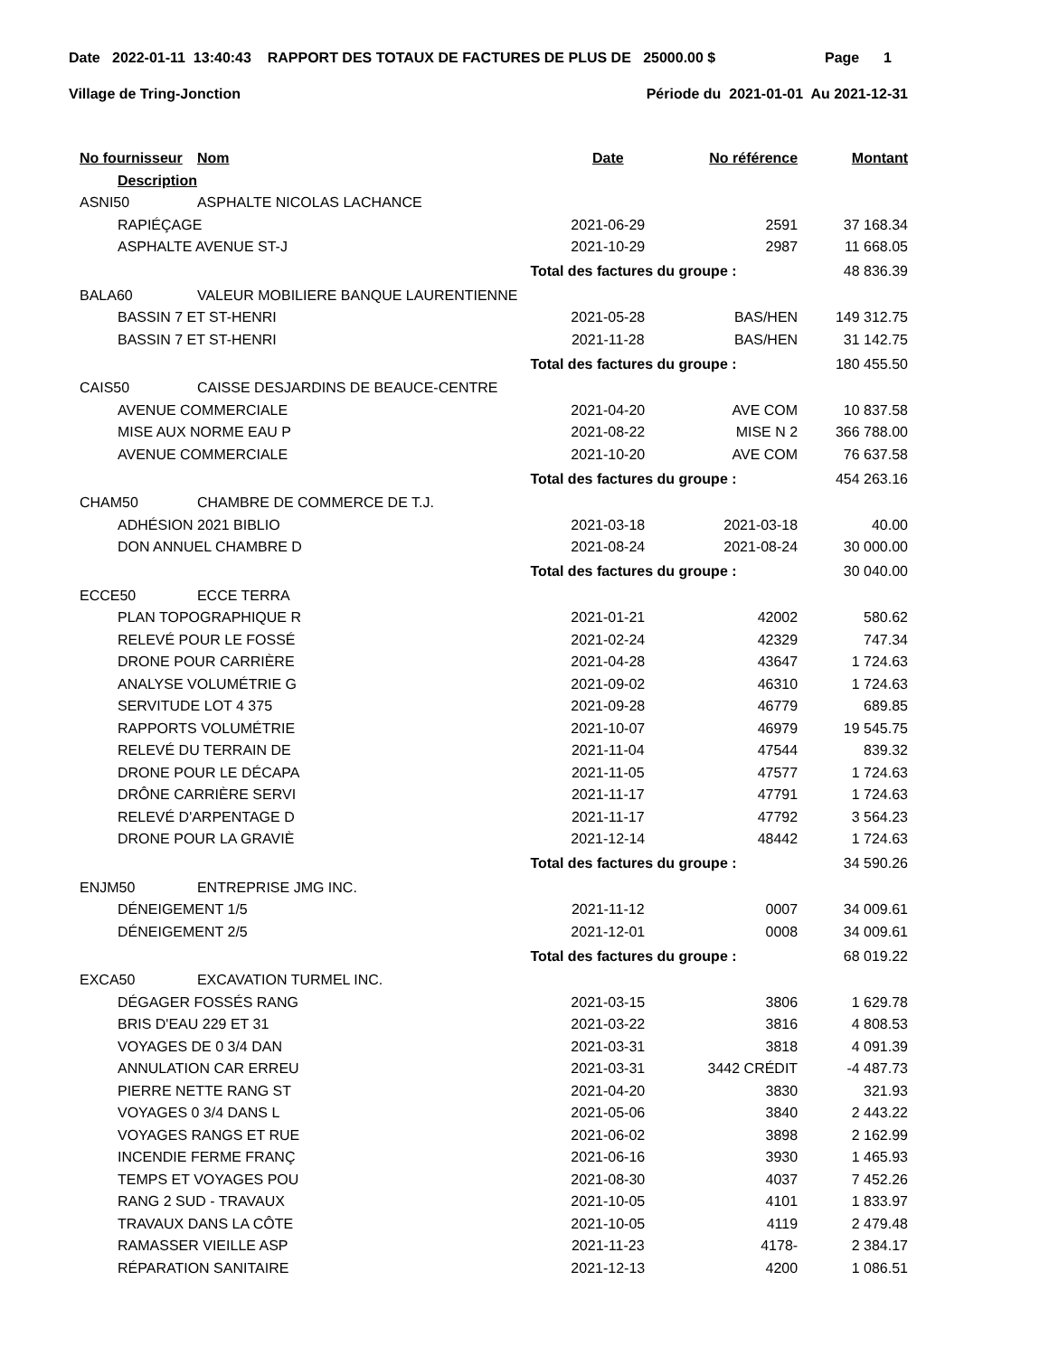Date 2022-01-11 13:40:43 RAPPORT DES TOTAUX DE FACTURES DE PLUS DE 25000.00 $ Page 1
Village de Tring-Jonction Période du 2021-01-01 Au 2021-12-31
| No fournisseur | Nom | Date | No référence | Montant |
| --- | --- | --- | --- | --- |
| Description | | | | |
| ASNI50 | ASPHALTE NICOLAS LACHANCE | | | |
| RAPIÉÇAGE | | 2021-06-29 | 2591 | 37 168.34 |
| ASPHALTE AVENUE ST-J | | 2021-10-29 | 2987 | 11 668.05 |
| | | Total des factures du groupe : | | 48 836.39 |
| BALA60 | VALEUR MOBILIERE BANQUE LAURENTIENNE | | | |
| BASSIN 7 ET ST-HENRI | | 2021-05-28 | BAS/HEN | 149 312.75 |
| BASSIN 7 ET ST-HENRI | | 2021-11-28 | BAS/HEN | 31 142.75 |
| | | Total des factures du groupe : | | 180 455.50 |
| CAIS50 | CAISSE DESJARDINS DE BEAUCE-CENTRE | | | |
| AVENUE COMMERCIALE | | 2021-04-20 | AVE COM | 10 837.58 |
| MISE AUX NORME EAU P | | 2021-08-22 | MISE N 2 | 366 788.00 |
| AVENUE COMMERCIALE | | 2021-10-20 | AVE COM | 76 637.58 |
| | | Total des factures du groupe : | | 454 263.16 |
| CHAM50 | CHAMBRE DE COMMERCE DE T.J. | | | |
| ADHÉSION 2021 BIBLIO | | 2021-03-18 | 2021-03-18 | 40.00 |
| DON ANNUEL CHAMBRE D | | 2021-08-24 | 2021-08-24 | 30 000.00 |
| | | Total des factures du groupe : | | 30 040.00 |
| ECCE50 | ECCE TERRA | | | |
| PLAN TOPOGRAPHIQUE R | | 2021-01-21 | 42002 | 580.62 |
| RELEVÉ POUR LE FOSSÉ | | 2021-02-24 | 42329 | 747.34 |
| DRONE POUR CARRIÈRE | | 2021-04-28 | 43647 | 1 724.63 |
| ANALYSE VOLUMÉTRIE G | | 2021-09-02 | 46310 | 1 724.63 |
| SERVITUDE LOT 4 375 | | 2021-09-28 | 46779 | 689.85 |
| RAPPORTS VOLUMÉTRIE | | 2021-10-07 | 46979 | 19 545.75 |
| RELEVÉ DU TERRAIN DE | | 2021-11-04 | 47544 | 839.32 |
| DRONE POUR LE DÉCAPA | | 2021-11-05 | 47577 | 1 724.63 |
| DRÔNE CARRIÈRE SERVI | | 2021-11-17 | 47791 | 1 724.63 |
| RELEVÉ D'ARPENTAGE D | | 2021-11-17 | 47792 | 3 564.23 |
| DRONE POUR LA GRAVIÈ | | 2021-12-14 | 48442 | 1 724.63 |
| | | Total des factures du groupe : | | 34 590.26 |
| ENJM50 | ENTREPRISE JMG INC. | | | |
| DÉNEIGEMENT 1/5 | | 2021-11-12 | 0007 | 34 009.61 |
| DÉNEIGEMENT 2/5 | | 2021-12-01 | 0008 | 34 009.61 |
| | | Total des factures du groupe : | | 68 019.22 |
| EXCA50 | EXCAVATION TURMEL INC. | | | |
| DÉGAGER FOSSÉS RANG | | 2021-03-15 | 3806 | 1 629.78 |
| BRIS D'EAU 229 ET 31 | | 2021-03-22 | 3816 | 4 808.53 |
| VOYAGES DE 0 3/4 DAN | | 2021-03-31 | 3818 | 4 091.39 |
| ANNULATION CAR ERREU | | 2021-03-31 | 3442 CRÉDIT | -4 487.73 |
| PIERRE NETTE RANG ST | | 2021-04-20 | 3830 | 321.93 |
| VOYAGES 0 3/4 DANS L | | 2021-05-06 | 3840 | 2 443.22 |
| VOYAGES RANGS ET RUE | | 2021-06-02 | 3898 | 2 162.99 |
| INCENDIE FERME FRANÇ | | 2021-06-16 | 3930 | 1 465.93 |
| TEMPS ET VOYAGES POU | | 2021-08-30 | 4037 | 7 452.26 |
| RANG 2 SUD - TRAVAUX | | 2021-10-05 | 4101 | 1 833.97 |
| TRAVAUX DANS LA CÔTE | | 2021-10-05 | 4119 | 2 479.48 |
| RAMASSER VIEILLE ASP | | 2021-11-23 | 4178- | 2 384.17 |
| RÉPARATION SANITAIRE | | 2021-12-13 | 4200 | 1 086.51 |